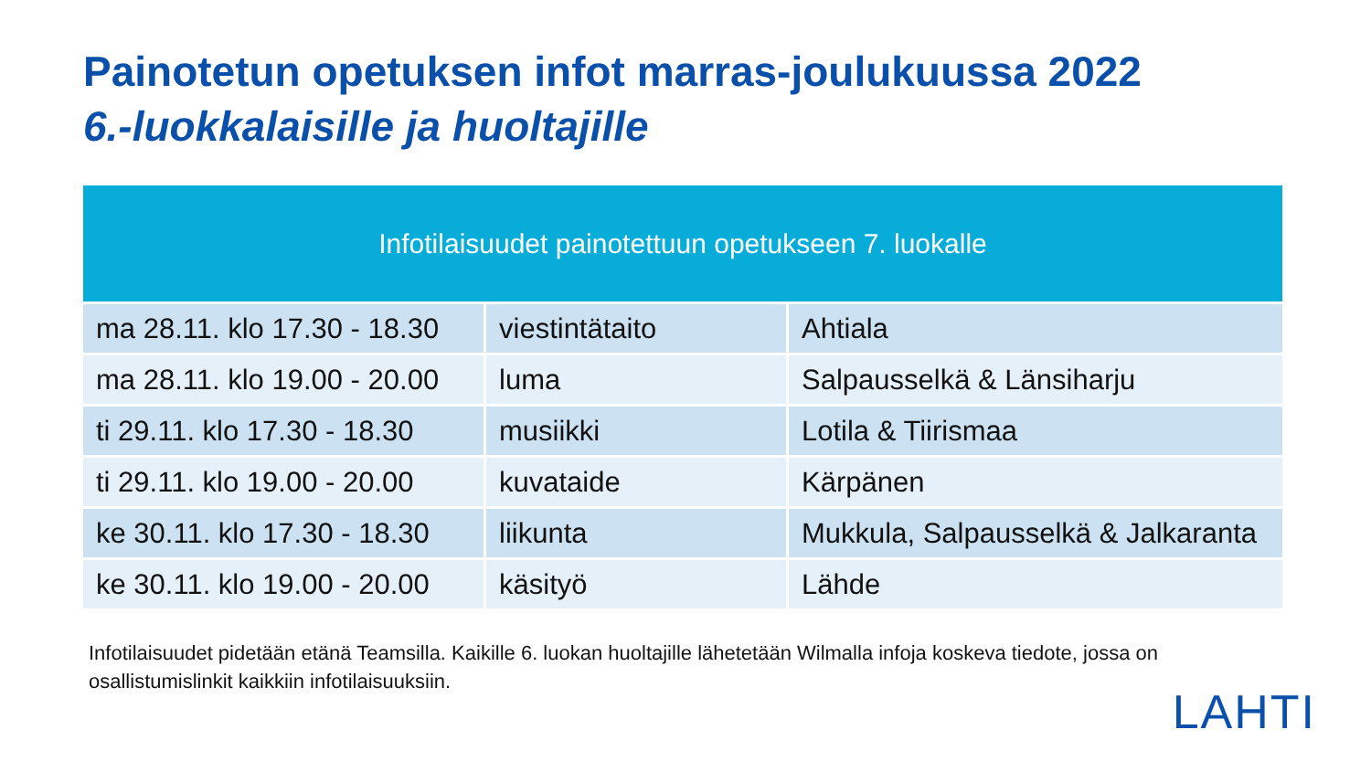Painotetun opetuksen infot marras-joulukuussa 2022
6.-luokkalaisille ja huoltajille
| Infotilaisuudet painotettuun opetukseen 7. luokalle | | |
| --- | --- | --- |
| ma 28.11. klo 17.30 - 18.30 | viestintätaito | Ahtiala |
| ma 28.11. klo 19.00 - 20.00 | luma | Salpausselkä & Länsiharju |
| ti 29.11. klo 17.30 - 18.30 | musiikki | Lotila & Tiirismaa |
| ti 29.11. klo 19.00 - 20.00 | kuvataide | Kärpänen |
| ke 30.11. klo 17.30 - 18.30 | liikunta | Mukkula, Salpausselkä & Jalkaranta |
| ke 30.11. klo 19.00 - 20.00 | käsityö | Lähde |
Infotilaisuudet pidetään etänä Teamsilla. Kaikille 6. luokan huoltajille lähetetään Wilmalla infoja koskeva tiedote, jossa on osallistumislinkit kaikkiin infotilaisuuksiin.
LAHTI